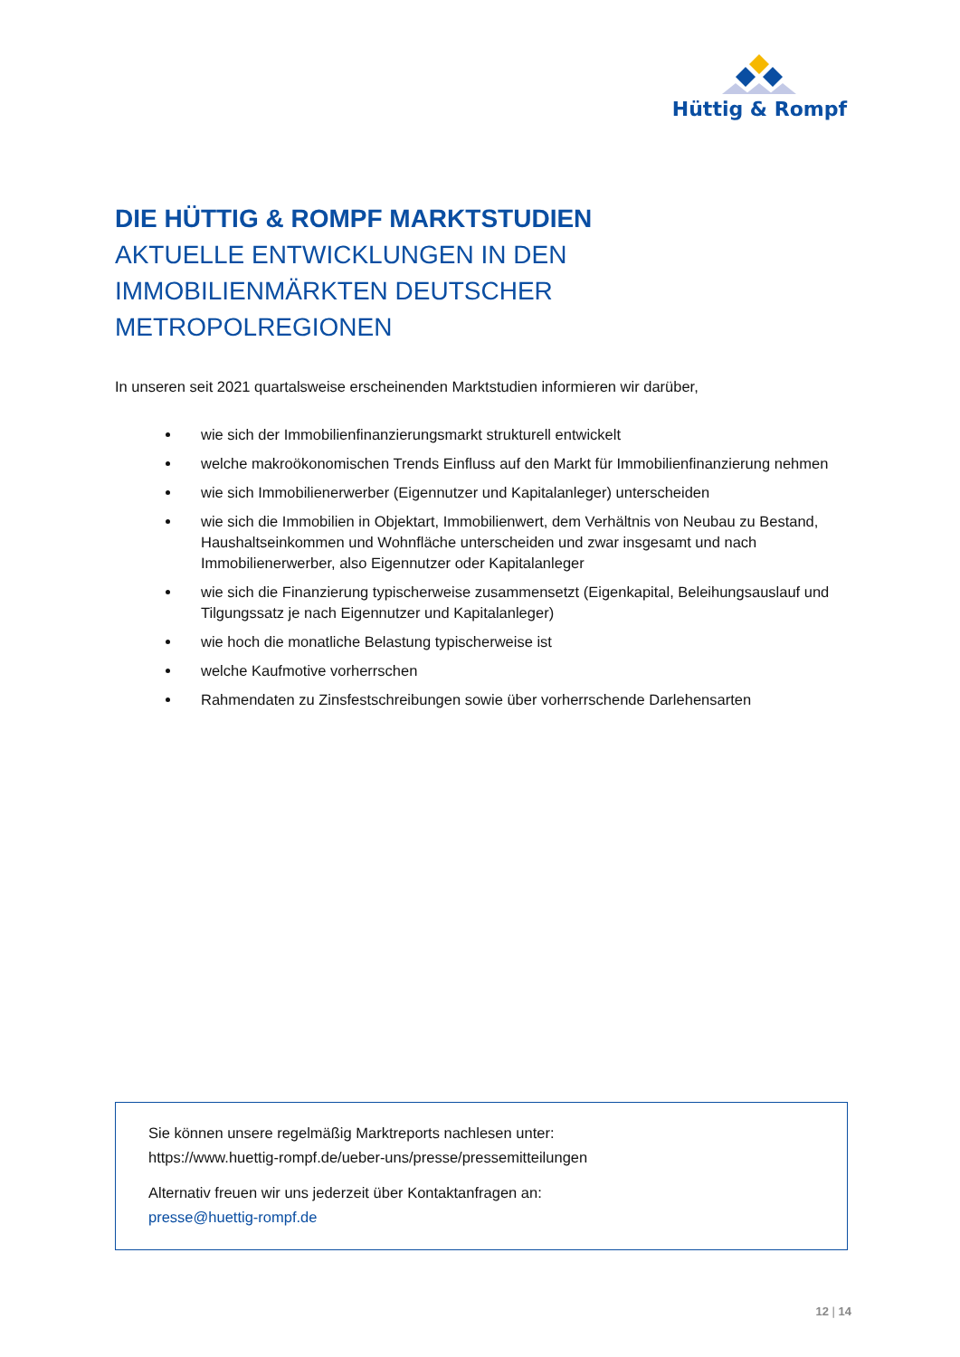Hüttig & Rompf
DIE HÜTTIG & ROMPF MARKTSTUDIEN
AKTUELLE ENTWICKLUNGEN IN DEN
IMMOBILIENMÄRKTEN DEUTSCHER
METROPOLREGIONEN
In unseren seit 2021 quartalsweise erscheinenden Marktstudien informieren wir darüber,
wie sich der Immobilienfinanzierungsmarkt strukturell entwickelt
welche makroökonomischen Trends Einfluss auf den Markt für Immobilienfinanzierung nehmen
wie sich Immobilienerwerber (Eigennutzer und Kapitalanleger) unterscheiden
wie sich die Immobilien in Objektart, Immobilienwert, dem Verhältnis von Neubau zu Bestand, Haushaltseinkommen und Wohnfläche unterscheiden und zwar insgesamt und nach Immobilienerwerber, also Eigennutzer oder Kapitalanleger
wie sich die Finanzierung typischerweise zusammensetzt (Eigenkapital, Beleihungsauslauf und Tilgungssatz je nach Eigennutzer und Kapitalanleger)
wie hoch die monatliche Belastung typischerweise ist
welche Kaufmotive vorherrschen
Rahmendaten zu Zinsfestschreibungen sowie über vorherrschende Darlehensarten
Sie können unsere regelmäßig Marktreports nachlesen unter:
https://www.huettig-rompf.de/ueber-uns/presse/pressemitteilungen
Alternativ freuen wir uns jederzeit über Kontaktanfragen an:
presse@huettig-rompf.de
12 | 14